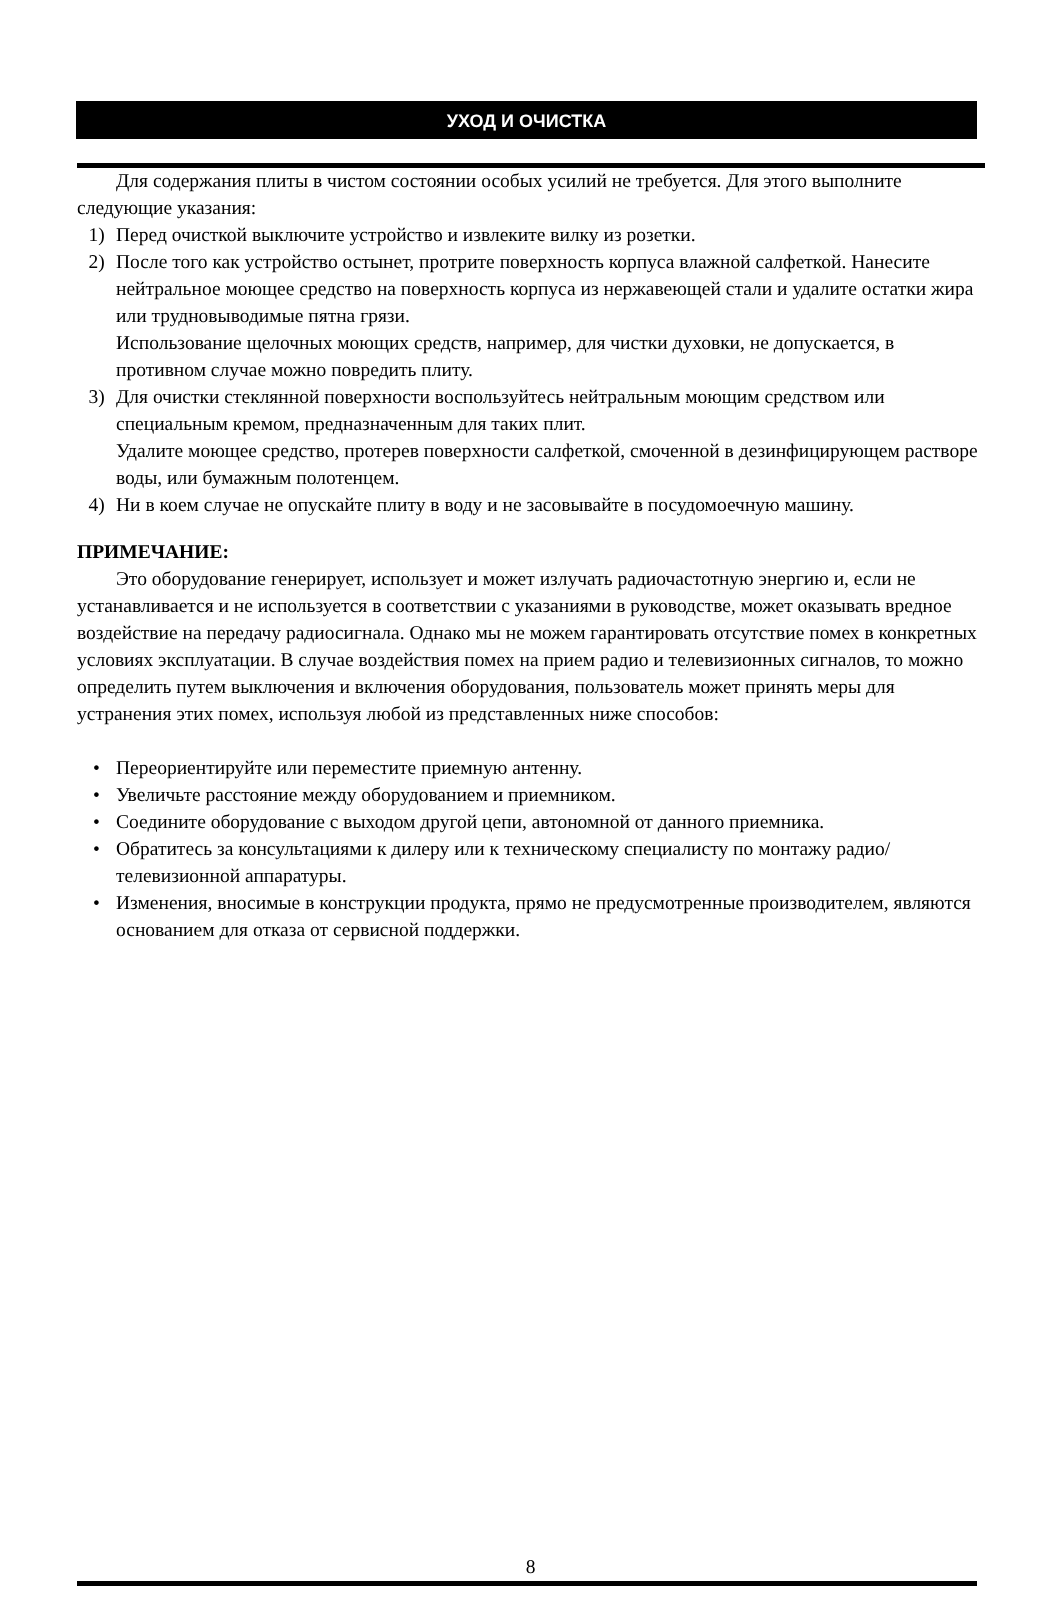УХОД И ОЧИСТКА
Для содержания плиты в чистом состоянии особых усилий не требуется. Для этого выполните следующие указания:
1) Перед очисткой выключите устройство и извлеките вилку из розетки.
2) После того как устройство остынет, протрите поверхность корпуса влажной салфеткой. Нанесите нейтральное моющее средство на поверхность корпуса из нержавеющей стали и удалите остатки жира или трудновыводимые пятна грязи.
Использование щелочных моющих средств, например, для чистки духовки, не допускается, в противном случае можно повредить плиту.
3) Для очистки стеклянной поверхности воспользуйтесь нейтральным моющим средством или специальным кремом, предназначенным для таких плит.
Удалите моющее средство, протерев поверхности салфеткой, смоченной в дезинфицирующем растворе воды, или бумажным полотенцем.
4) Ни в коем случае не опускайте плиту в воду и не засовывайте в посудомоечную машину.
ПРИМЕЧАНИЕ:
Это оборудование генерирует, использует и может излучать радиочастотную энергию и, если не устанавливается и не используется в соответствии с указаниями в руководстве, может оказывать вредное воздействие на передачу радиосигнала. Однако мы не можем гарантировать отсутствие помех в конкретных условиях эксплуатации. В случае воздействия помех на прием радио и телевизионных сигналов, то можно определить путем выключения и включения оборудования, пользователь может принять меры для устранения этих помех, используя любой из представленных ниже способов:
• Переориентируйте или переместите приемную антенну.
• Увеличьте расстояние между оборудованием и приемником.
• Соедините оборудование с выходом другой цепи, автономной от данного приемника.
• Обратитесь за консультациями к дилеру или к техническому специалисту по монтажу радио/телевизионной аппаратуры.
• Изменения, вносимые в конструкции продукта, прямо не предусмотренные производителем, являются основанием для отказа от сервисной поддержки.
8